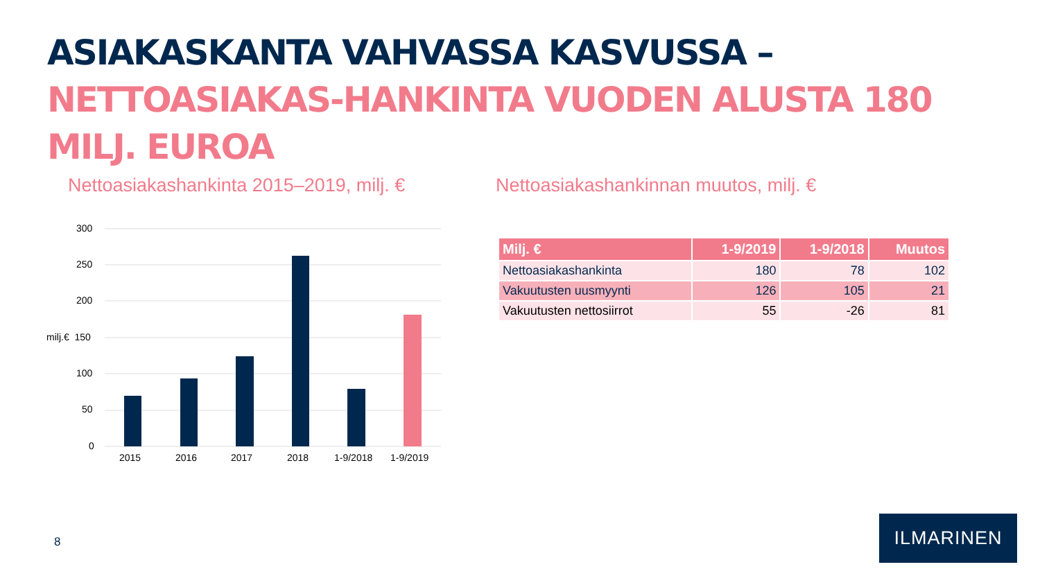ASIAKASKANTA VAHVASSA KASVUSSA – NETTOASIAKAS-HANKINTA VUODEN ALUSTA 180 MILJ. EUROA
Nettoasiakashankinta 2015–2019, milj. €
Nettoasiakashankinnan muutos, milj. €
300
250
200
milj.€ 150
100
50
0
2015 2016 2017 2018 1-9/2018 1-9/2019
| Milj. € | 1-9/2019 | 1-9/2018 | Muutos |
| --- | --- | --- | --- |
| Nettoasiakashankinta | 180 | 78 | 102 |
| Vakuutusten uusmyynti | 126 | 105 | 21 |
| Vakuutusten nettosiirrot | 55 | -26 | 81 |
8
ILMARINEN